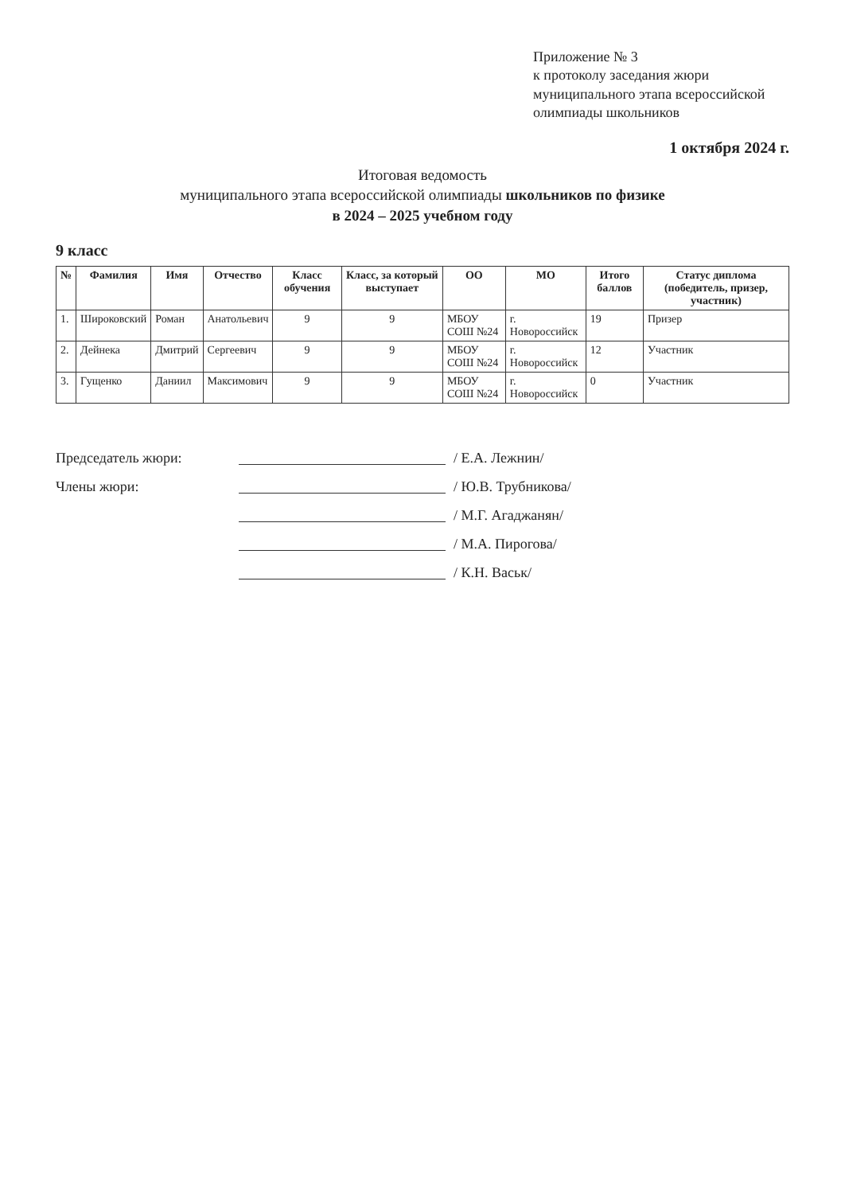Приложение № 3
к протоколу заседания жюри
муниципального этапа всероссийской
олимпиады школьников
1 октября 2024 г.
Итоговая ведомость
муниципального этапа всероссийской олимпиады школьников по физике
в 2024 – 2025 учебном году
9 класс
| № | Фамилия | Имя | Отчество | Класс обучения | Класс, за который выступает | ОО | МО | Итого баллов | Статус диплома (победитель, призер, участник) |
| --- | --- | --- | --- | --- | --- | --- | --- | --- | --- |
| 1. | Широковский | Роман | Анатольевич | 9 | 9 | МБОУ СОШ №24 | г. Новороссийск | 19 | Призер |
| 2. | Дейнека | Дмитрий | Сергеевич | 9 | 9 | МБОУ СОШ №24 | г. Новороссийск | 12 | Участник |
| 3. | Гущенко | Даниил | Максимович | 9 | 9 | МБОУ СОШ №24 | г. Новороссийск | 0 | Участник |
Председатель жюри: / Е.А. Лежнин/
Члены жюри: / Ю.В. Трубникова/
/ М.Г. Агаджанян/
/ М.А. Пирогова/
/ К.Н. Васьк/